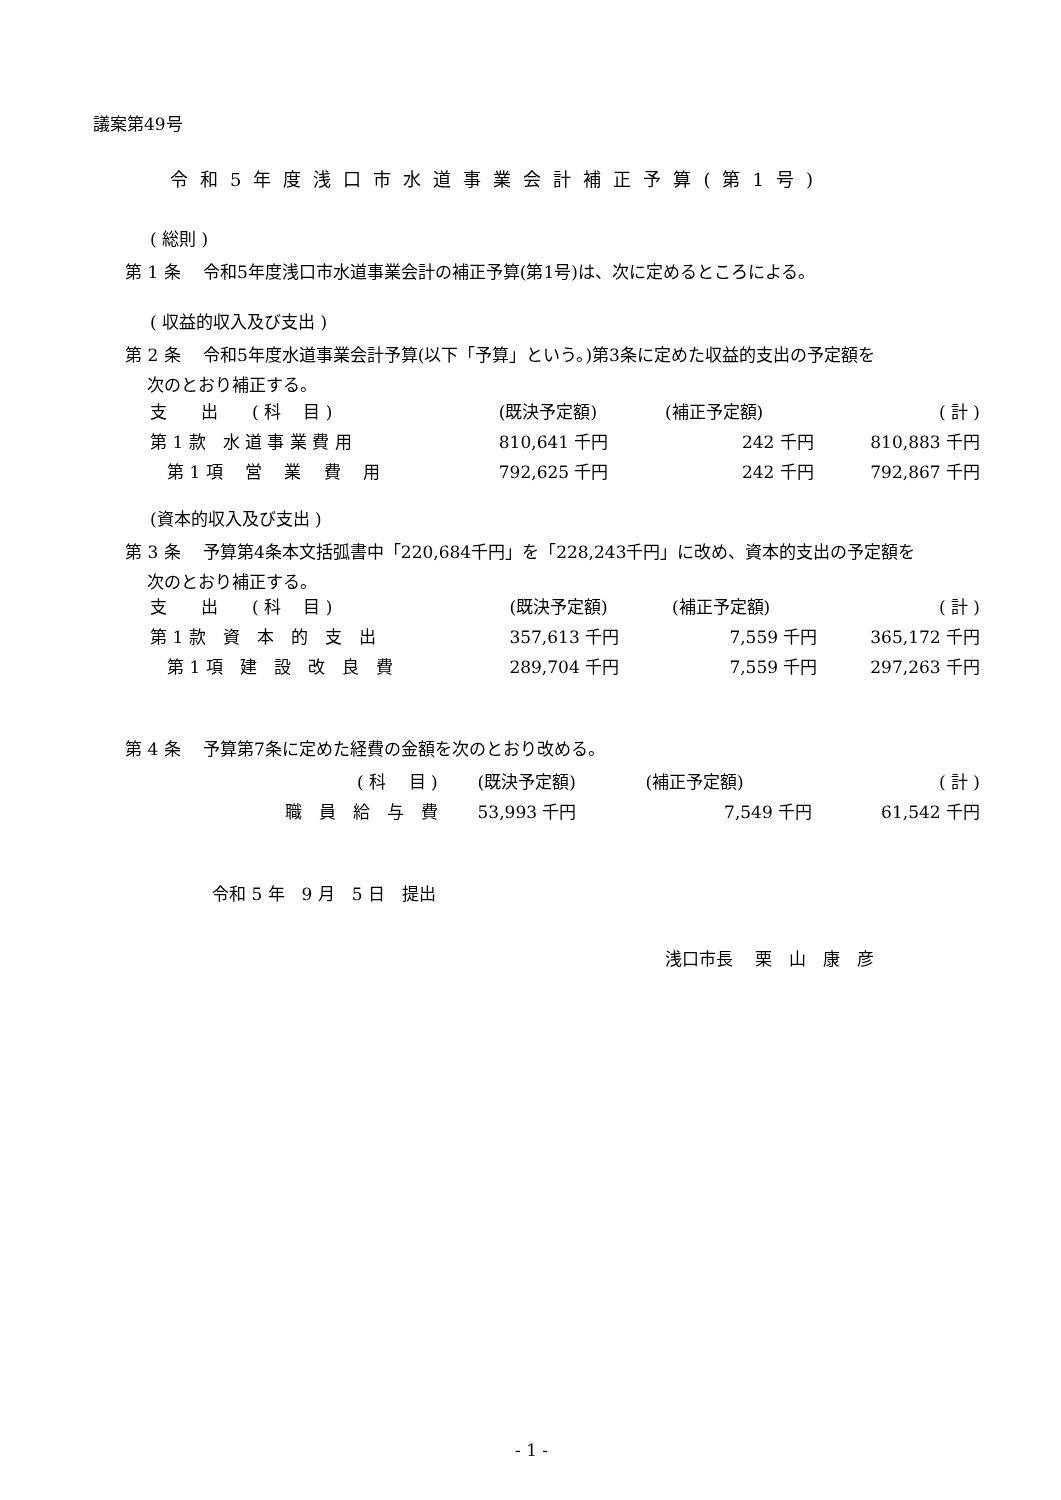議案第49号
令和5年度浅口市水道事業会計補正予算(第1号)
( 総則 )
第 1 条　 令和5年度浅口市水道事業会計の補正予算(第1号)は、次に定めるところによる。
( 収益的収入及び支出 )
第 2 条　 令和5年度水道事業会計予算(以下「予算」という。)第3条に定めた収益的支出の予定額を
　 次のとおり補正する。
| 支 出 ( 科 目 ) | (既決予定額) | (補正予定額) | ( 計 ) |
| 第 1 款 水 道 事 業 費 用 | 810,641 千円 | 242 千円 | 810,883 千円 |
| 第 1 項 営 業 費 用 | 792,625 千円 | 242 千円 | 792,867 千円 |
(資本的収入及び支出 )
第 3 条　 予算第4条本文括弧書中「220,684千円」を「228,243千円」に改め、資本的支出の予定額を
　 次のとおり補正する。
| 支 出 ( 科 目 ) | (既決予定額) | (補正予定額) | ( 計 ) |
| 第 1 款 資 本 的 支 出 | 357,613 千円 | 7,559 千円 | 365,172 千円 |
| 第 1 項 建 設 改 良 費 | 289,704 千円 | 7,559 千円 | 297,263 千円 |
第 4 条　 予算第7条に定めた経費の金額を次のとおり改める。
| ( 科 目 ) | (既決予定額) | (補正予定額) | ( 計 ) |
| 職 員 給 与 費 | 53,993 千円 | 7,549 千円 | 61,542 千円 |
令和 5 年　9 月　5 日　提出
浅口市長　 栗　山　康　彦
- 1 -